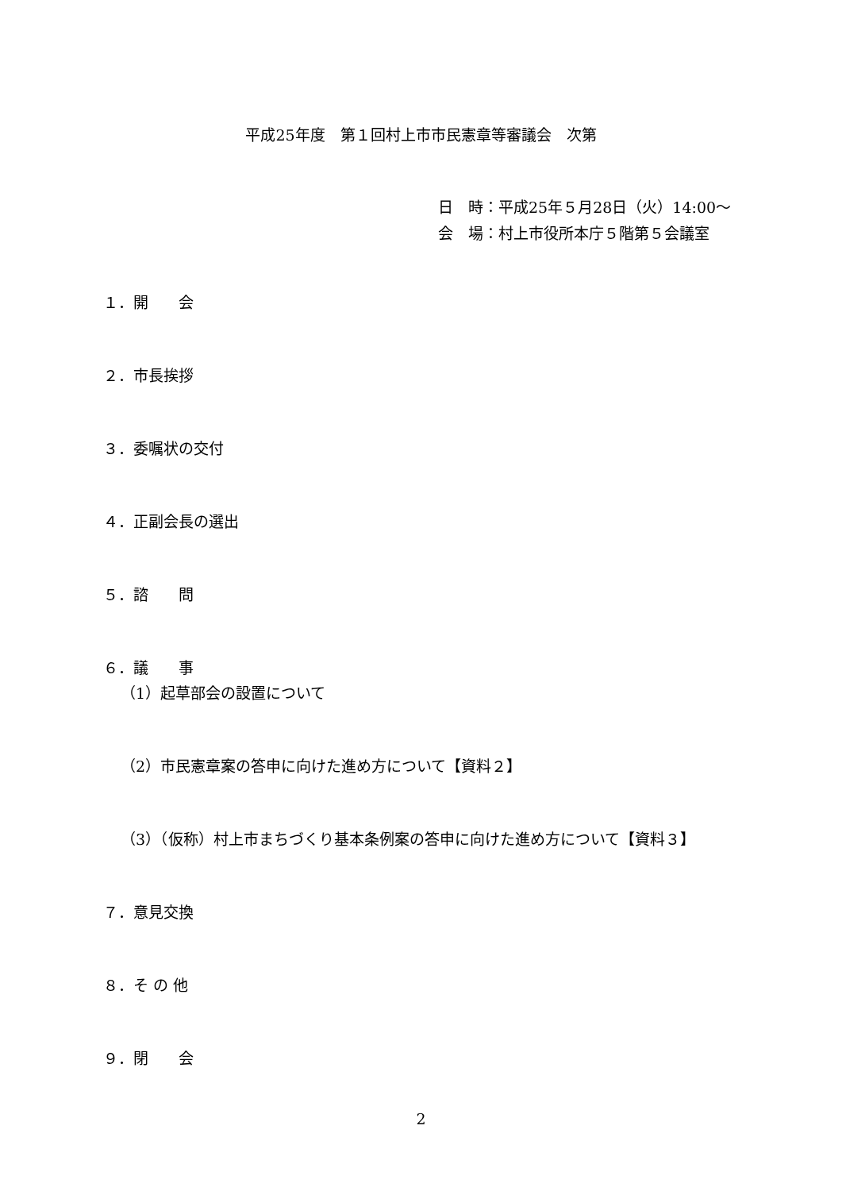平成25年度　第１回村上市市民憲章等審議会　次第
日　時：平成25年５月28日（火）14:00～
会　場：村上市役所本庁５階第５会議室
１．開　　会
２．市長挨拶
３．委嘱状の交付
４．正副会長の選出
５．諮　　問
６．議　　事
（1）起草部会の設置について
（2）市民憲章案の答申に向けた進め方について【資料２】
（3）（仮称）村上市まちづくり基本条例案の答申に向けた進め方について【資料３】
７．意見交換
８．そ の 他
９．閉　　会
2